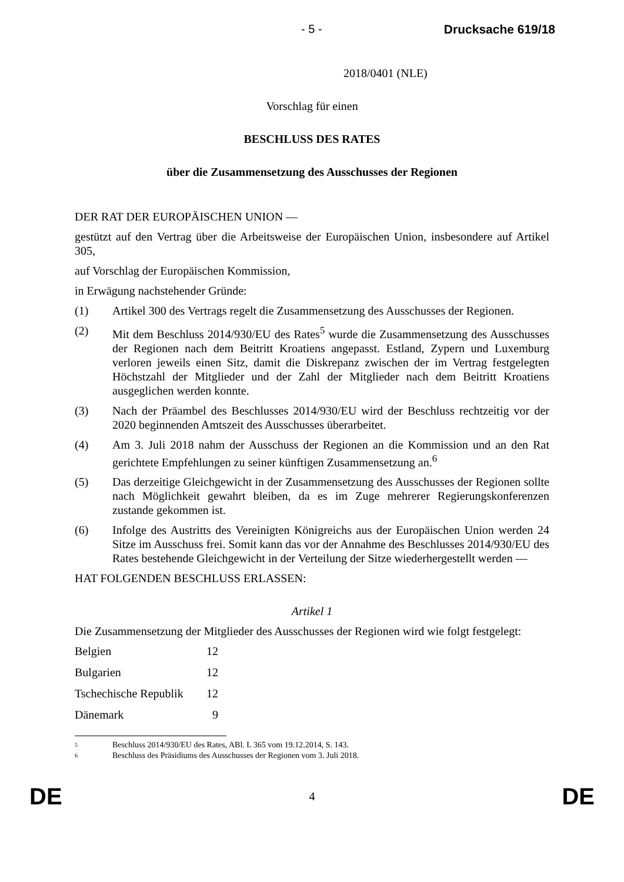- 5 - Drucksache 619/18
2018/0401 (NLE)
Vorschlag für einen
BESCHLUSS DES RATES
über die Zusammensetzung des Ausschusses der Regionen
DER RAT DER EUROPÄISCHEN UNION —
gestützt auf den Vertrag über die Arbeitsweise der Europäischen Union, insbesondere auf Artikel 305,
auf Vorschlag der Europäischen Kommission,
in Erwägung nachstehender Gründe:
(1) Artikel 300 des Vertrags regelt die Zusammensetzung des Ausschusses der Regionen.
(2) Mit dem Beschluss 2014/930/EU des Rates<sup>5</sup> wurde die Zusammensetzung des Ausschusses der Regionen nach dem Beitritt Kroatiens angepasst. Estland, Zypern und Luxemburg verloren jeweils einen Sitz, damit die Diskrepanz zwischen der im Vertrag festgelegten Höchstzahl der Mitglieder und der Zahl der Mitglieder nach dem Beitritt Kroatiens ausgeglichen werden konnte.
(3) Nach der Präambel des Beschlusses 2014/930/EU wird der Beschluss rechtzeitig vor der 2020 beginnenden Amtszeit des Ausschusses überarbeitet.
(4) Am 3. Juli 2018 nahm der Ausschuss der Regionen an die Kommission und an den Rat gerichtete Empfehlungen zu seiner künftigen Zusammensetzung an.<sup>6</sup>
(5) Das derzeitige Gleichgewicht in der Zusammensetzung des Ausschusses der Regionen sollte nach Möglichkeit gewahrt bleiben, da es im Zuge mehrerer Regierungskonferenzen zustande gekommen ist.
(6) Infolge des Austritts des Vereinigten Königreichs aus der Europäischen Union werden 24 Sitze im Ausschuss frei. Somit kann das vor der Annahme des Beschlusses 2014/930/EU des Rates bestehende Gleichgewicht in der Verteilung der Sitze wiederhergestellt werden —
HAT FOLGENDEN BESCHLUSS ERLASSEN:
Artikel 1
Die Zusammensetzung der Mitglieder des Ausschusses der Regionen wird wie folgt festgelegt:
| Belgien | 12 |
| Bulgarien | 12 |
| Tschechische Republik | 12 |
| Dänemark | 9 |
5 Beschluss 2014/930/EU des Rates, ABl. L 365 vom 19.12.2014, S. 143.
6 Beschluss des Präsidiums des Ausschusses der Regionen vom 3. Juli 2018.
DE 4 DE